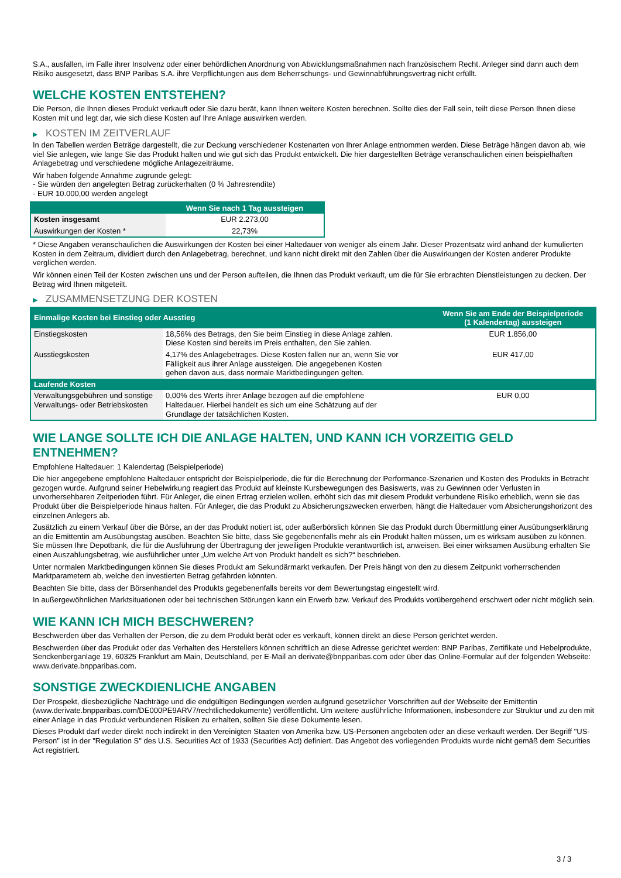S.A., ausfallen, im Falle ihrer Insolvenz oder einer behördlichen Anordnung von Abwicklungsmaßnahmen nach französischem Recht. Anleger sind dann auch dem Risiko ausgesetzt, dass BNP Paribas S.A. ihre Verpflichtungen aus dem Beherrschungs- und Gewinnabführungsvertrag nicht erfüllt.
WELCHE KOSTEN ENTSTEHEN?
Die Person, die Ihnen dieses Produkt verkauft oder Sie dazu berät, kann Ihnen weitere Kosten berechnen. Sollte dies der Fall sein, teilt diese Person Ihnen diese Kosten mit und legt dar, wie sich diese Kosten auf Ihre Anlage auswirken werden.
▶ KOSTEN IM ZEITVERLAUF
In den Tabellen werden Beträge dargestellt, die zur Deckung verschiedener Kostenarten von Ihrer Anlage entnommen werden. Diese Beträge hängen davon ab, wie viel Sie anlegen, wie lange Sie das Produkt halten und wie gut sich das Produkt entwickelt. Die hier dargestellten Beträge veranschaulichen einen beispielhaften Anlagebetrag und verschiedene mögliche Anlagezeiträume.
Wir haben folgende Annahme zugrunde gelegt:
- Sie würden den angelegten Betrag zurückerhalten (0 % Jahresrendite)
- EUR 10.000,00 werden angelegt
| | Wenn Sie nach 1 Tag aussteigen |
| --- | --- |
| Kosten insgesamt | EUR 2.273,00 |
| Auswirkungen der Kosten * | 22,73% |
* Diese Angaben veranschaulichen die Auswirkungen der Kosten bei einer Haltedauer von weniger als einem Jahr. Dieser Prozentsatz wird anhand der kumulierten Kosten in dem Zeitraum, dividiert durch den Anlagebetrag, berechnet, und kann nicht direkt mit den Zahlen über die Auswirkungen der Kosten anderer Produkte verglichen werden.
Wir können einen Teil der Kosten zwischen uns und der Person aufteilen, die Ihnen das Produkt verkauft, um die für Sie erbrachten Dienstleistungen zu decken. Der Betrag wird Ihnen mitgeteilt.
▶ ZUSAMMENSETZUNG DER KOSTEN
| Einmalige Kosten bei Einstieg oder Ausstieg | | Wenn Sie am Ende der Beispielperiode (1 Kalendertag) aussteigen |
| --- | --- | --- |
| Einstiegskosten | 18,56% des Betrags, den Sie beim Einstieg in diese Anlage zahlen. Diese Kosten sind bereits im Preis enthalten, den Sie zahlen. | EUR 1.856,00 |
| Ausstiegskosten | 4,17% des Anlagebetrages. Diese Kosten fallen nur an, wenn Sie vor Fälligkeit aus ihrer Anlage aussteigen. Die angegebenen Kosten gehen davon aus, dass normale Marktbedingungen gelten. | EUR 417,00 |
| Laufende Kosten | | |
| Verwaltungsgebühren und sonstige Verwaltungs- oder Betriebskosten | 0,00% des Werts ihrer Anlage bezogen auf die empfohlene Haltedauer. Hierbei handelt es sich um eine Schätzung auf der Grundlage der tatsächlichen Kosten. | EUR 0,00 |
WIE LANGE SOLLTE ICH DIE ANLAGE HALTEN, UND KANN ICH VORZEITIG GELD ENTNEHMEN?
Empfohlene Haltedauer: 1 Kalendertag (Beispielperiode)
Die hier angegebene empfohlene Haltedauer entspricht der Beispielperiode, die für die Berechnung der Performance-Szenarien und Kosten des Produkts in Betracht gezogen wurde. Aufgrund seiner Hebelwirkung reagiert das Produkt auf kleinste Kursbewegungen des Basiswerts, was zu Gewinnen oder Verlusten in unvorhersehbaren Zeitperioden führt. Für Anleger, die einen Ertrag erzielen wollen, erhöht sich das mit diesem Produkt verbundene Risiko erheblich, wenn sie das Produkt über die Beispielperiode hinaus halten. Für Anleger, die das Produkt zu Absicherungszwecken erwerben, hängt die Haltedauer vom Absicherungshorizont des einzelnen Anlegers ab.
Zusätzlich zu einem Verkauf über die Börse, an der das Produkt notiert ist, oder außerbörslich können Sie das Produkt durch Übermittlung einer Ausübungserklärung an die Emittentin am Ausübungstag ausüben. Beachten Sie bitte, dass Sie gegebenenfalls mehr als ein Produkt halten müssen, um es wirksam ausüben zu können. Sie müssen Ihre Depotbank, die für die Ausführung der Übertragung der jeweiligen Produkte verantwortlich ist, anweisen. Bei einer wirksamen Ausübung erhalten Sie einen Auszahlungsbetrag, wie ausführlicher unter „Um welche Art von Produkt handelt es sich?“ beschrieben.
Unter normalen Marktbedingungen können Sie dieses Produkt am Sekundärmarkt verkaufen. Der Preis hängt von den zu diesem Zeitpunkt vorherrschenden Marktparametern ab, welche den investierten Betrag gefährden könnten.
Beachten Sie bitte, dass der Börsenhandel des Produkts gegebenenfalls bereits vor dem Bewertungstag eingestellt wird.
In außergewöhnlichen Marktsituationen oder bei technischen Störungen kann ein Erwerb bzw. Verkauf des Produkts vorübergehend erschwert oder nicht möglich sein.
WIE KANN ICH MICH BESCHWEREN?
Beschwerden über das Verhalten der Person, die zu dem Produkt berät oder es verkauft, können direkt an diese Person gerichtet werden.
Beschwerden über das Produkt oder das Verhalten des Herstellers können schriftlich an diese Adresse gerichtet werden: BNP Paribas, Zertifikate und Hebelprodukte, Senckenberganlage 19, 60325 Frankfurt am Main, Deutschland, per E-Mail an derivate@bnpparibas.com oder über das Online-Formular auf der folgenden Webseite: www.derivate.bnpparibas.com.
SONSTIGE ZWECKDIENLICHE ANGABEN
Der Prospekt, diesbezügliche Nachträge und die endgültigen Bedingungen werden aufgrund gesetzlicher Vorschriften auf der Webseite der Emittentin (www.derivate.bnpparibas.com/DE000PE9ARV7/rechtlichedokumente) veröffentlicht. Um weitere ausführliche Informationen, insbesondere zur Struktur und zu den mit einer Anlage in das Produkt verbundenen Risiken zu erhalten, sollten Sie diese Dokumente lesen.
Dieses Produkt darf weder direkt noch indirekt in den Vereinigten Staaten von Amerika bzw. US-Personen angeboten oder an diese verkauft werden. Der Begriff "US-Person" ist in der "Regulation S" des U.S. Securities Act of 1933 (Securities Act) definiert. Das Angebot des vorliegenden Produkts wurde nicht gemäß dem Securities Act registriert.
3 / 3